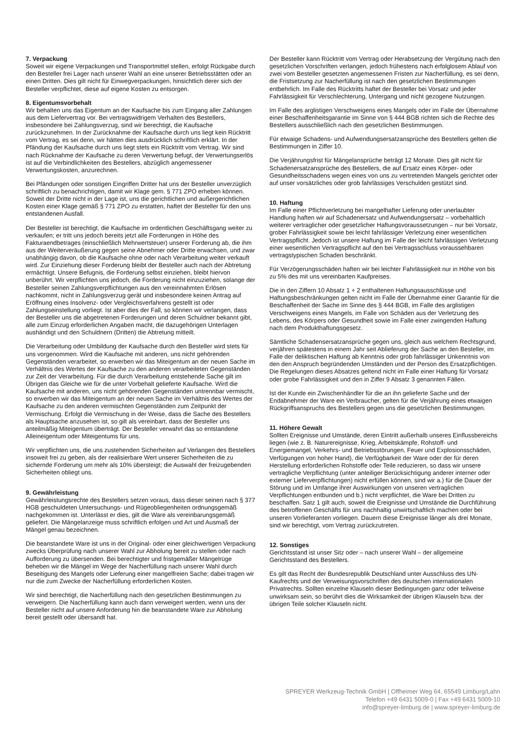7. Verpackung
Soweit wir eigene Verpackungen und Transportmittel stellen, erfolgt Rückgabe durch den Besteller frei Lager nach unserer Wahl an eine unserer Betriebsstätten oder an einen Dritten. Dies gilt nicht für Einwegverpackungen, hinsichtlich derer sich der Besteller verpflichtet, diese auf eigene Kosten zu entsorgen.
8. Eigentumsvorbehalt
Wir behalten uns das Eigentum an der Kaufsache bis zum Eingang aller Zahlungen aus dem Liefervertrag vor. Bei vertragswidrigem Verhalten des Bestellers, insbesondere bei Zahlungsverzug, sind wir berechtigt, die Kaufsache zurückzunehmen. In der Zurücknahme der Kaufsache durch uns liegt kein Rücktritt vom Vertrag, es sei denn, wir hätten dies ausdrücklich schriftlich erklärt. In der Pfändung der Kaufsache durch uns liegt stets ein Rücktritt vom Vertrag. Wir sind nach Rücknahme der Kaufsache zu deren Verwertung befugt, der Verwertungserlös ist auf die Verbindlichkeiten des Bestellers, abzüglich angemessener Verwertungskosten, anzurechnen.
Bei Pfändungen oder sonstigen Eingriffen Dritter hat uns der Besteller unverzüglich schriftlich zu benachrichtigen, damit wir Klage gem. § 771 ZPO erheben können. Soweit der Dritte nicht in der Lage ist, uns die gerichtlichen und außergerichtlichen Kosten einer Klage gemäß § 771 ZPO zu erstatten, haftet der Besteller für den uns entstandenen Ausfall.
Der Besteller ist berechtigt, die Kaufsache im ordentlichen Geschäftsgang weiter zu verkaufen; er tritt uns jedoch bereits jetzt alle Forderungen in Höhe des Fakturaendbetrages (einschließlich Mehrwertsteuer) unserer Forderung ab, die ihm aus der Weiterveräußerung gegen seine Abnehmer oder Dritte erwachsen, und zwar unabhängig davon, ob die Kaufsache ohne oder nach Verarbeitung weiter verkauft wird. Zur Einziehung dieser Forderung bleibt der Besteller auch nach der Abtretung ermächtigt. Unsere Befugnis, die Forderung selbst einziehen, bleibt hiervon unberührt. Wir verpflichten uns jedoch, die Forderung nicht einzuziehen, solange der Besteller seinen Zahlungsverpflichtungen aus den vereinnahmten Erlösen nachkommt, nicht in Zahlungsverzug gerät und insbesondere keinen Antrag auf Eröffnung eines Insolvenz- oder Vergleichsverfahrens gestellt ist oder Zahlungseinstellung vorliegt. Ist aber dies der Fall, so können wir verlangen, dass der Besteller uns die abgetretenen Forderungen und deren Schuldner bekannt gibt, alle zum Einzug erforderlichen Angaben macht, die dazugehörigen Unterlagen aushändigt und den Schuldnern (Dritten) die Abtretung mitteilt.
Die Verarbeitung oder Umbildung der Kaufsache durch den Besteller wird stets für uns vorgenommen. Wird die Kaufsache mit anderen, uns nicht gehörenden Gegenständen verarbeitet, so erwerben wir das Miteigentum an der neuen Sache im Verhältnis des Wertes der Kaufsache zu den anderen verarbeiteten Gegenständen zur Zeit der Verarbeitung. Für die durch Verarbeitung entstehende Sache gilt im Übrigen das Gleiche wie für die unter Vorbehalt gelieferte Kaufsache. Wird die Kaufsache mit anderen, uns nicht gehörenden Gegenständen untrennbar vermischt, so erwerben wir das Miteigentum an der neuen Sache im Verhältnis des Wertes der Kaufsache zu den anderen vermischten Gegenständen zum Zeitpunkt der Vermischung. Erfolgt die Vermischung in der Weise, dass die Sache des Bestellers als Hauptsache anzusehen ist, so gilt als vereinbart, dass der Besteller uns anteilmäßig Miteigentum überträgt. Der Besteller verwahrt das so entstandene Alleineigentum oder Miteigentums für uns.
Wir verpflichten uns, die uns zustehenden Sicherheiten auf Verlangen des Bestellers insoweit frei zu geben, als der realisierbare Wert unserer Sicherheiten die zu sichernde Forderung um mehr als 10% übersteigt; die Auswahl der freizugebenden Sicherheiten obliegt uns.
9. Gewährleistung
Gewährleistungsrechte des Bestellers setzen voraus, dass dieser seinen nach § 377 HGB geschuldeten Untersuchungs- und Rügeobliegenheiten ordnungsgemäß nachgekommen ist. Unterlässt er dies, gilt die Ware als vereinbarungsgemäß geliefert. Die Mängelanzeige muss schriftlich erfolgen und Art und Ausmaß der Mängel genau bezeichnen.
Die beanstandete Ware ist uns in der Original- oder einer gleichwertigen Verpackung zwecks Überprüfung nach unserer Wahl zur Abholung bereit zu stellen oder nach Aufforderung zu übersenden. Bei berechtigter und fristgemäßer Mängelrüge beheben wir die Mängel im Wege der Nacherfüllung nach unserer Wahl durch Beseitigung des Mangels oder Lieferung einer mangelfreien Sache; dabei tragen wir nur die zum Zwecke der Nacherfüllung erforderlichen Kosten.
Wir sind berechtigt, die Nacherfüllung nach den gesetzlichen Bestimmungen zu verweigern. Die Nacherfüllung kann auch dann verweigert werden, wenn uns der Besteller nicht auf unsere Anforderung hin die beanstandete Ware zur Abholung bereit gestellt oder übersandt hat.
Der Besteller kann Rücktritt vom Vertrag oder Herabsetzung der Vergütung nach den gesetzlichen Vorschriften verlangen, jedoch frühestens nach erfolglosem Ablauf von zwei vom Besteller gesetzten angemessenen Fristen zur Nacherfüllung, es sei denn, die Fristsetzung zur Nacherfüllung ist nach den gesetzlichen Bestimmungen entbehrlich. Im Falle des Rücktritts haftet der Besteller bei Vorsatz und jeder Fahrlässigkeit für Verschlechterung, Untergang und nicht gezogene Nutzungen.
Im Falle des arglistigen Verschweigens eines Mangels oder im Falle der Übernahme einer Beschaffenheitsgarantie im Sinne von § 444 BGB richten sich die Rechte des Bestellers ausschließlich nach den gesetzlichen Bestimmungen.
Für etwaige Schadens- und Aufwendungsersatzansprüche des Bestellers gelten die Bestimmungen in Ziffer 10.
Die Verjährungsfrist für Mängelansprüche beträgt 12 Monate. Dies gilt nicht für Schadenersatzansprüche des Bestellers, die auf Ersatz eines Körper- oder Gesundheitsschadens wegen eines von uns zu vertretenden Mangels gerichtet oder auf unser vorsätzliches oder grob fahrlässiges Verschulden gestützt sind.
10. Haftung
Im Falle einer Pflichtverletzung bei mangelhafter Lieferung oder unerlaubter Handlung haften wir auf Schadenersatz und Aufwendungsersatz – vorbehaltlich weiterer vertraglicher oder gesetzlicher Haftungsvoraussetzungen – nur bei Vorsatz, grober Fahrlässigkeit sowie bei leicht fahrlässiger Verletzung einer wesentlichen Vertragspflicht. Jedoch ist unsere Haftung im Falle der leicht fahrlässigen Verletzung einer wesentlichen Vertragspflicht auf den bei Vertragsschluss voraussehbaren vertragstypischen Schaden beschränkt.
Für Verzögerungsschäden haften wir bei leichter Fahrlässigkeit nur in Höhe von bis zu 5% des mit uns vereinbarten Kaufpreises.
Die in den Ziffern 10 Absatz 1 + 2 enthaltenen Haftungsausschlüsse und Haftungsbeschränkungen gelten nicht im Falle der Übernahme einer Garantie für die Beschaffenheit der Sache im Sinne des § 444 BGB, im Falle des arglistigen Verschweigens eines Mangels, im Falle von Schäden aus der Verletzung des Lebens, des Körpers oder Gesundheit sowie im Falle einer zwingenden Haftung nach dem Produkthaftungsgesetz.
Sämtliche Schadensersatzansprüche gegen uns, gleich aus welchem Rechtsgrund, verjähren spätestens in einem Jahr seit Ablieferung der Sache an den Besteller, im Falle der deliktischen Haftung ab Kenntnis oder grob fahrlässiger Unkenntnis von den den Anspruch begründenden Umständen und der Person des Ersatzpflichtigen. Die Regelungen dieses Absatzes geltend nicht im Falle einer Haftung für Vorsatz oder grobe Fahrlässigkeit und den in Ziffer 9 Absatz 3 genannten Fällen.
Ist der Kunde ein Zwischenhändler für die an ihn gelieferte Sache und der Endabnehmer der Ware ein Verbraucher, gelten für die Verjährung eines etwaigen Rückgriffsanspruchs des Bestellers gegen uns die gesetzlichen Bestimmungen.
11. Höhere Gewalt
Sollten Ereignisse und Umstände, deren Eintritt außerhalb unseres Einflussbereichs liegen (wie z. B. Naturereignisse, Krieg, Arbeitskämpfe, Rohstoff- und Energiemangel, Verkehrs- und Betriebsstörungen, Feuer und Explosionsschäden, Verfügungen von hoher Hand), die Verfügbarkeit der Ware oder der für deren Herstellung erforderlichen Rohstoffe oder Teile reduzieren, so dass wir unsere vertragliche Verpflichtung (unter anteiliger Berücksichtigung anderer interner oder externer Lieferverpflichtungen) nicht erfüllen können, sind wir a.) für die Dauer der Störung und im Umfange ihrer Auswirkungen von unseren vertraglichen Verpflichtungen entbunden und b.) nicht verpflichtet, die Ware bei Dritten zu beschaffen. Satz 1 gilt auch, soweit die Ereignisse und Umstände die Durchführung des betroffenen Geschäfts für uns nachhaltig unwirtschaftlich machen oder bei unseren Vorlieferanten vorliegen. Dauern diese Ereignisse länger als drei Monate, sind wir berechtigt, vom Vertrag zurückzutreten.
12. Sonstiges
Gerichtsstand ist unser Sitz oder – nach unserer Wahl – der allgemeine Gerichtsstand des Bestellers.
Es gilt das Recht der Bundesrepublik Deutschland unter Ausschluss des UN-Kaufrechts und der Verweisungsvorschriften des deutschen internationalen Privatrechts. Sollten einzelne Klauseln dieser Bedingungen ganz oder teilweise unwirksam sein, so berührt dies die Wirksamkeit der übrigen Klauseln bzw. der übrigen Teile solcher Klauseln nicht.
SPREYER Werkzeug-Technik GmbH | Offheimer Weg 64, 65549 Limburg/Lahn
Telefon +49 6431 5009-0 | Fax +49 6431 5009-10
info@spreyer-limburg.de | www.spreyer-limburg.de